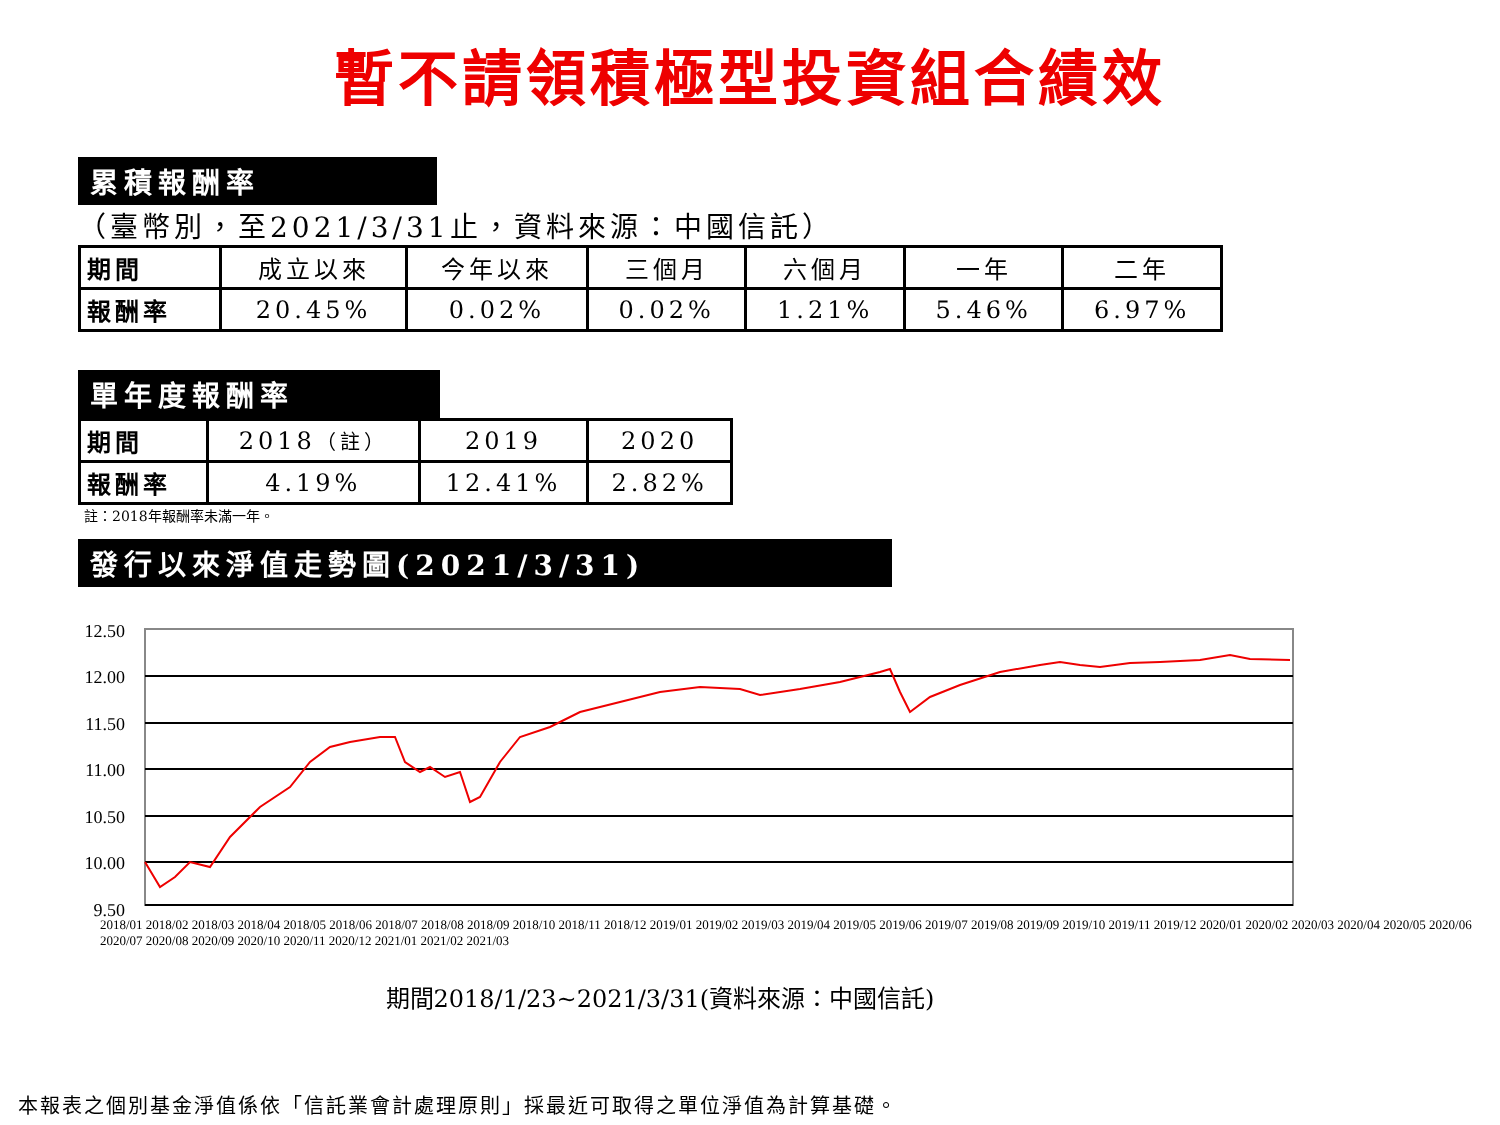暫不請領積極型投資組合績效
累積報酬率
（臺幣別，至2021/3/31止，資料來源：中國信託）
| 期間 | 成立以來 | 今年以來 | 三個月 | 六個月 | 一年 | 二年 |
| 報酬率 | 20.45% | 0.02% | 0.02% | 1.21% | 5.46% | 6.97% |
單年度報酬率
| 期間 | 2018 （註） | 2019 | 2020 |
| 報酬率 | 4.19% | 12.41% | 2.82% |
註：2018年報酬率未滿一年。
發行以來淨值走勢圖(2021/3/31)
12.50
12.00
11.50
11.00
10.50
10.00
9.50
2018/01 2018/02 2018/03 2018/04 2018/05 2018/06 2018/07 2018/08 2018/09 2018/10 2018/11 2018/12 2019/01 2019/02 2019/03 2019/04 2019/05 2019/06 2019/07 2019/08 2019/09 2019/10 2019/11 2019/12 2020/01 2020/02 2020/03 2020/04 2020/05 2020/06 2020/07 2020/08 2020/09 2020/10 2020/11 2020/12 2021/01 2021/02 2021/03
期間2018/1/23~2021/3/31(資料來源：中國信託)
本報表之個別基金淨值係依「信託業會計處理原則」採最近可取得之單位淨值為計算基礎。